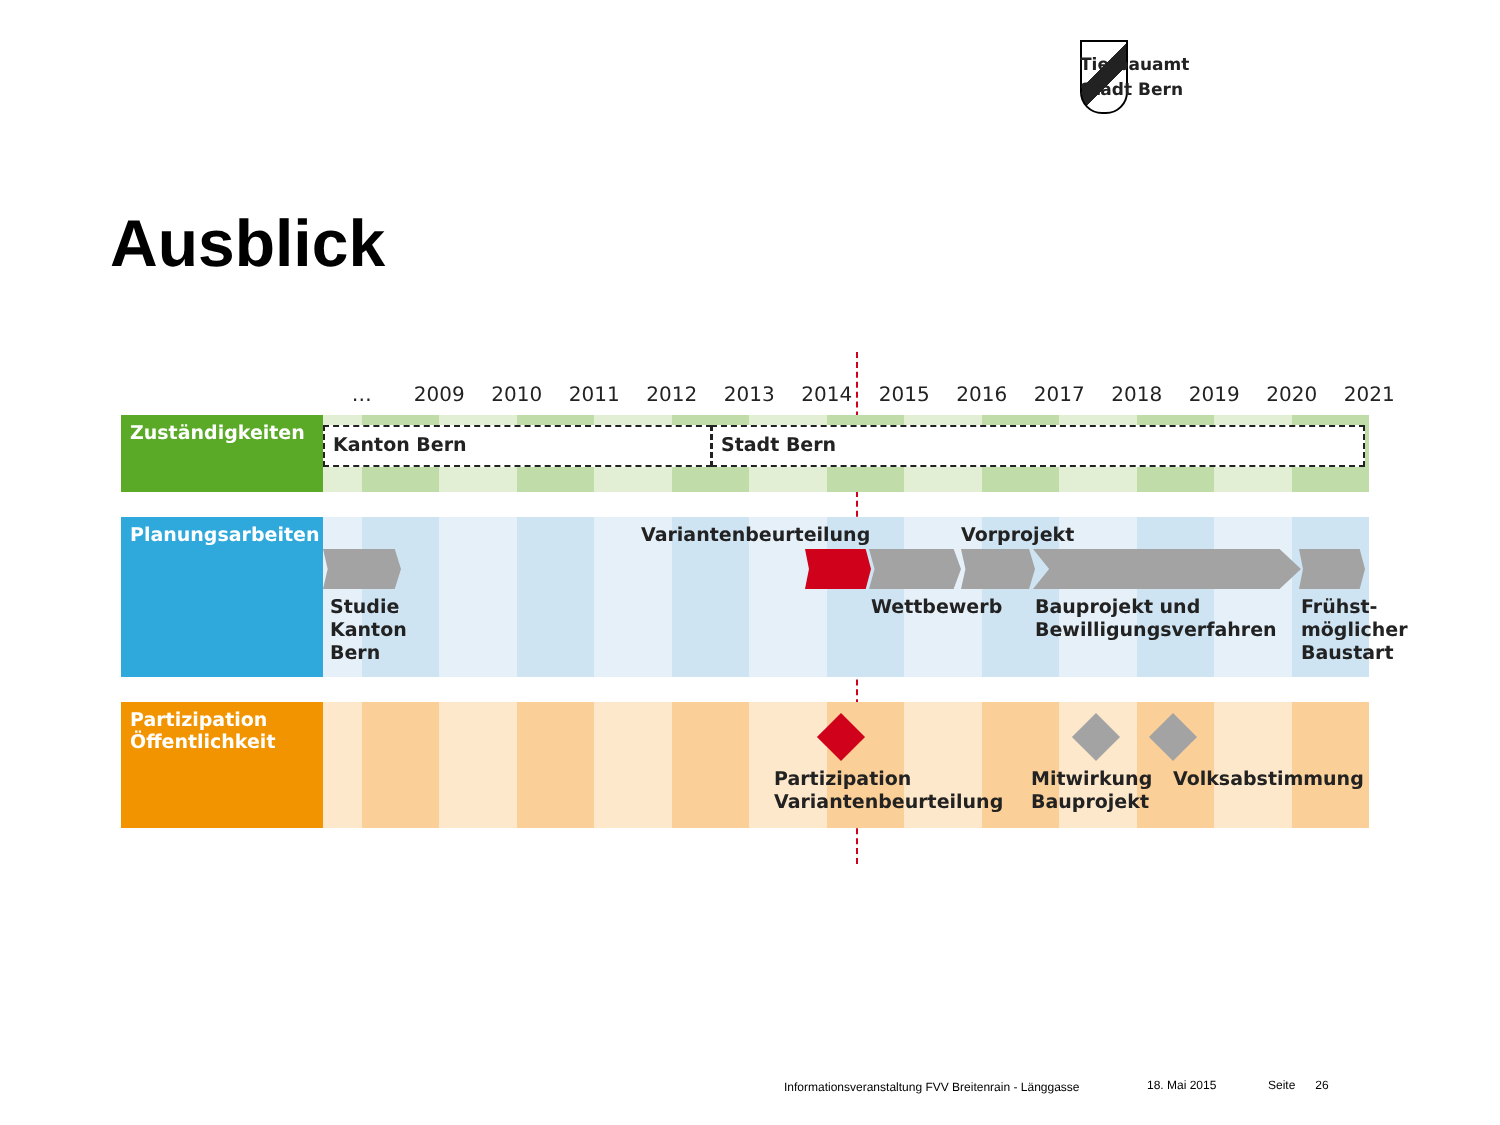Tiefbauamt
Stadt Bern
Ausblick
… 2009 2010 2011 2012 2013 2014 2015 2016 2017 2018 2019 2020 2021
Zuständigkeiten
Kanton Bern Stadt Bern
Planungsarbeiten Variantenbeurteilung Vorprojekt
Studie
Kanton
Bern
Wettbewerb
Bauprojekt und
Bewilligungsverfahren
Frühst-
möglicher
Baustart
Partizipation
Öffentlichkeit
Partizipation
Variantenbeurteilung
Mitwirkung
Bauprojekt
Volksabstimmung
Informationsveranstaltung FVV Breitenrain - Länggasse
18. Mai 2015 Seite 26